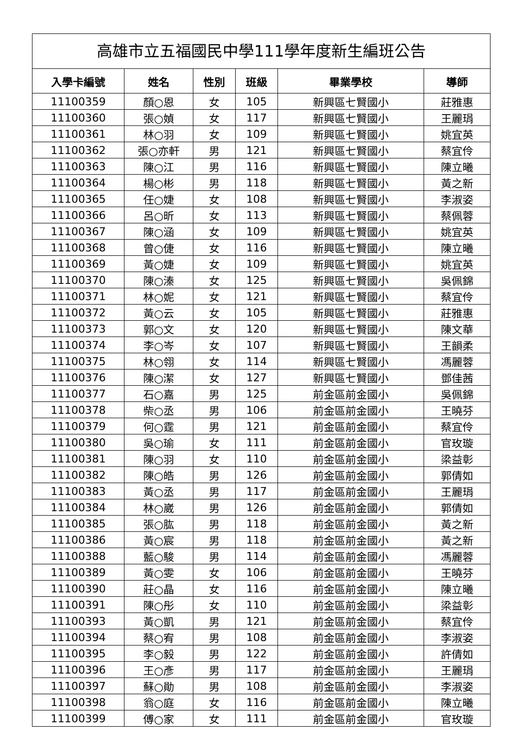高雄市立五福國民中學111學年度新生編班公告
| 入學卡編號 | 姓名 | 性別 | 班級 | 畢業學校 | 導師 |
| --- | --- | --- | --- | --- | --- |
| 11100359 | 顏○恩 | 女 | 105 | 新興區七賢國小 | 莊雅惠 |
| 11100360 | 張○媜 | 女 | 117 | 新興區七賢國小 | 王麗琄 |
| 11100361 | 林○羽 | 女 | 109 | 新興區七賢國小 | 姚宜英 |
| 11100362 | 張○亦軒 | 男 | 121 | 新興區七賢國小 | 蔡宜伶 |
| 11100363 | 陳○江 | 男 | 116 | 新興區七賢國小 | 陳立曦 |
| 11100364 | 楊○彬 | 男 | 118 | 新興區七賢國小 | 黃之新 |
| 11100365 | 任○婕 | 女 | 108 | 新興區七賢國小 | 李淑姿 |
| 11100366 | 呂○昕 | 女 | 113 | 新興區七賢國小 | 蔡佩蓉 |
| 11100367 | 陳○涵 | 女 | 109 | 新興區七賢國小 | 姚宜英 |
| 11100368 | 曾○倢 | 女 | 116 | 新興區七賢國小 | 陳立曦 |
| 11100369 | 黃○婕 | 女 | 109 | 新興區七賢國小 | 姚宜英 |
| 11100370 | 陳○溱 | 女 | 125 | 新興區七賢國小 | 吳佩錦 |
| 11100371 | 林○妮 | 女 | 121 | 新興區七賢國小 | 蔡宜伶 |
| 11100372 | 黃○云 | 女 | 105 | 新興區七賢國小 | 莊雅惠 |
| 11100373 | 郭○文 | 女 | 120 | 新興區七賢國小 | 陳文華 |
| 11100374 | 李○岑 | 女 | 107 | 新興區七賢國小 | 王韻柔 |
| 11100375 | 林○翎 | 女 | 114 | 新興區七賢國小 | 馮麗蓉 |
| 11100376 | 陳○潔 | 女 | 127 | 新興區七賢國小 | 鄧佳茜 |
| 11100377 | 石○嘉 | 男 | 125 | 前金區前金國小 | 吳佩錦 |
| 11100378 | 柴○丞 | 男 | 106 | 前金區前金國小 | 王曉芬 |
| 11100379 | 何○霆 | 男 | 121 | 前金區前金國小 | 蔡宜伶 |
| 11100380 | 吳○瑜 | 女 | 111 | 前金區前金國小 | 官玫璇 |
| 11100381 | 陳○羽 | 女 | 110 | 前金區前金國小 | 梁益彰 |
| 11100382 | 陳○皓 | 男 | 126 | 前金區前金國小 | 郭倩如 |
| 11100383 | 黃○丞 | 男 | 117 | 前金區前金國小 | 王麗琄 |
| 11100384 | 林○崴 | 男 | 126 | 前金區前金國小 | 郭倩如 |
| 11100385 | 張○肱 | 男 | 118 | 前金區前金國小 | 黃之新 |
| 11100386 | 黃○宸 | 男 | 118 | 前金區前金國小 | 黃之新 |
| 11100388 | 藍○駿 | 男 | 114 | 前金區前金國小 | 馮麗蓉 |
| 11100389 | 黃○雯 | 女 | 106 | 前金區前金國小 | 王曉芬 |
| 11100390 | 莊○晶 | 女 | 116 | 前金區前金國小 | 陳立曦 |
| 11100391 | 陳○彤 | 女 | 110 | 前金區前金國小 | 梁益彰 |
| 11100393 | 黃○凱 | 男 | 121 | 前金區前金國小 | 蔡宜伶 |
| 11100394 | 蔡○宥 | 男 | 108 | 前金區前金國小 | 李淑姿 |
| 11100395 | 李○毅 | 男 | 122 | 前金區前金國小 | 許倩如 |
| 11100396 | 王○彥 | 男 | 117 | 前金區前金國小 | 王麗琄 |
| 11100397 | 蘇○勛 | 男 | 108 | 前金區前金國小 | 李淑姿 |
| 11100398 | 翁○庭 | 女 | 116 | 前金區前金國小 | 陳立曦 |
| 11100399 | 傅○家 | 女 | 111 | 前金區前金國小 | 官玫璇 |